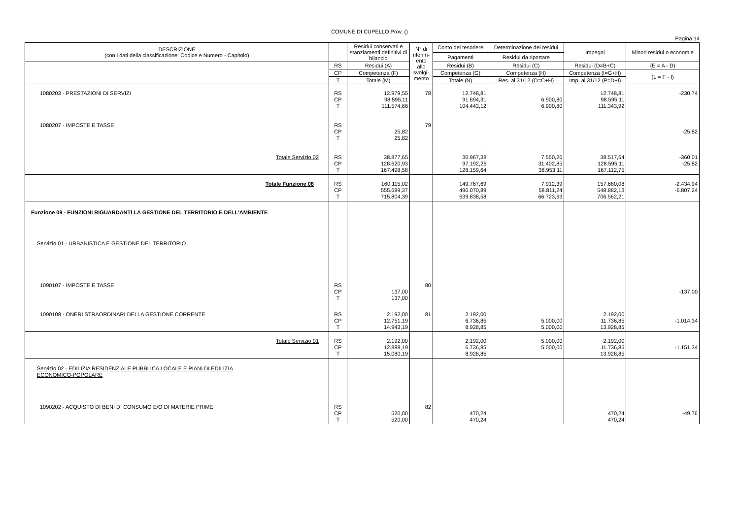COMUNE DI CUPELLO Prov. ()
Pagina 14
| DESCRIZIONE (con i dati della classificazione: Codice e Numero - Capitolo) | | Residui conservati e stanziamenti definitivi di bilancio | N° di riferim-ento allo svolgi-mento | Conto del tesoriere | Determinazione dei residui | Impegni | Minori residui o economie |
| --- | --- | --- | --- | --- | --- | --- | --- |
| | | | | Pagamenti | Residui da riportare | | |
| | RS | Residui (A) | | Residui (B) | Residui (C) | Residui (D=B+C) | (E = A - D) |
| | CP | Competenza (F) | | Competenza (G) | Competenza (H) | Competenza (I=G+H) | (L = F - I) |
| | T | Totale (M) | | Totale (N) | Res. al 31/12 (O=C+H) | Imp. al 31/12 (P=D+I) | |
| 1080203 - PRESTAZIONI DI SERVIZI | RS CP T | 12.979,55 98.595,11 111.574,66 | 78 | 12.748,81 91.694,31 104.443,12 | 6.900,80 6.900,80 | 12.748,81 98.595,11 111.343,92 | -230,74 |
| 1080207 - IMPOSTE E TASSE | RS CP T | 25,82 25,82 | 79 | | | | -25,82 |
| Totale Servizio 02 | RS CP T | 38.877,65 128.620,93 167.498,58 | | 30.967,38 97.192,26 128.159,64 | 7.550,26 31.402,85 38.953,11 | 38.517,64 128.595,11 167.112,75 | -360,01 -25,82 |
| Totale Funzione 08 | RS CP T | 160.115,02 555.689,37 715.804,39 | | 149.767,69 490.070,89 639.838,58 | 7.912,39 58.811,24 66.723,63 | 157.680,08 548.882,13 706.562,21 | -2.434,94 -6.807,24 |
| Funzione 09 - FUNZIONI RIGUARDANTI LA GESTIONE DEL TERRITORIO E DELL'AMBIENTE | | | | | | | |
| Servizio 01 - URBANISTICA E GESTIONE DEL TERRITORIO | | | | | | | |
| 1090107 - IMPOSTE E TASSE | RS CP T | 137,00 137,00 | 80 | | | | -137,00 |
| 1090108 - ONERI STRAORDINARI DELLA GESTIONE CORRENTE | RS CP T | 2.192,00 12.751,19 14.943,19 | 81 | 2.192,00 6.736,85 8.928,85 | 5.000,00 5.000,00 | 2.192,00 11.736,85 13.928,85 | -1.014,34 |
| Totale Servizio 01 | RS CP T | 2.192,00 12.888,19 15.080,19 | | 2.192,00 6.736,85 8.928,85 | 5.000,00 5.000,00 | 2.192,00 11.736,85 13.928,85 | -1.151,34 |
| Servizio 02 - EDILIZIA RESIDENZIALE PUBBLICA LOCALE E PIANI DI EDILIZIA ECONOMICO-POPOLARE | | | | | | | |
| 1090202 - ACQUISTO DI BENI DI CONSUMO E/O DI MATERIE PRIME | RS CP T | 520,00 520,00 | 82 | 470,24 470,24 | | 470,24 470,24 | -49,76 |